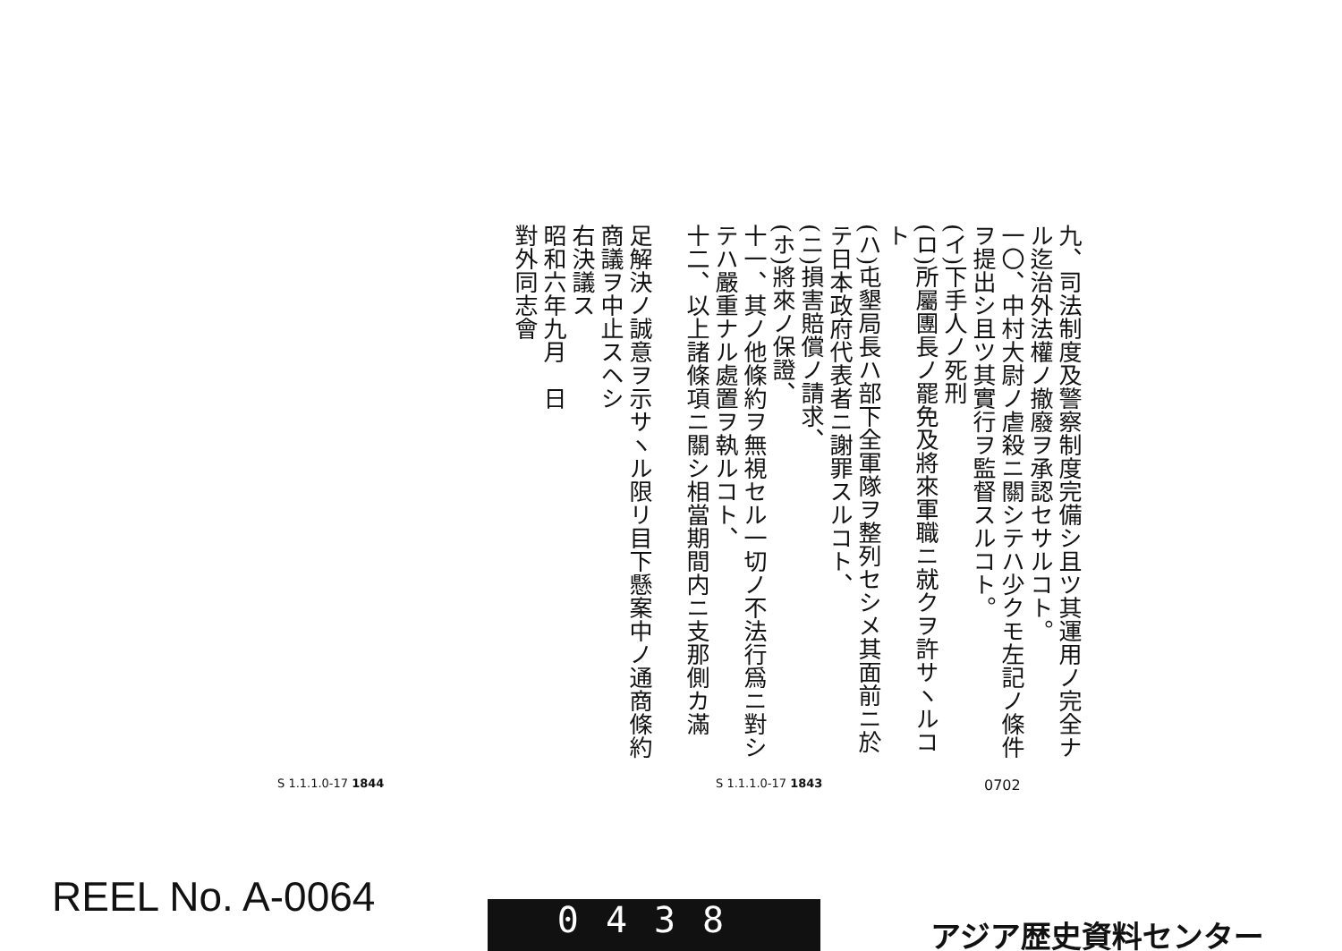九、司法制度及警察制度完備シ且ツ其運用ノ完全ナル迄治外法權ノ撤廢ヲ承認セサルコト。
一〇、中村大尉ノ虐殺ニ關シテハ少クモ左記ノ條件ヲ提出シ且ツ其實行ヲ監督スルコト。
(イ)下手人ノ死刑
(ロ)所屬團長ノ罷免及將來軍職ニ就クヲ許サヽルコト
(ハ)屯墾局長ハ部下全軍隊ヲ整列セシメ其面前ニ於テ日本政府代表者ニ謝罪スルコト、
(ニ)損害賠償ノ請求、
(ホ)將來ノ保證、
十一、其ノ他條約ヲ無視セル一切ノ不法行爲ニ對シテハ嚴重ナル處置ヲ執ルコト、
十二、以上諸條項ニ關シ相當期間内ニ支那側カ滿
足解決ノ誠意ヲ示サヽル限リ目下懸案中ノ通商條約商議ヲ中止スヘシ
右決議ス
昭和六年九月　日
對外同志會
S 1.1.1.0-17 1844 S 1.1.1.0-17 1843 0702
REEL No. A-0064 0438 アジア歴史資料センター